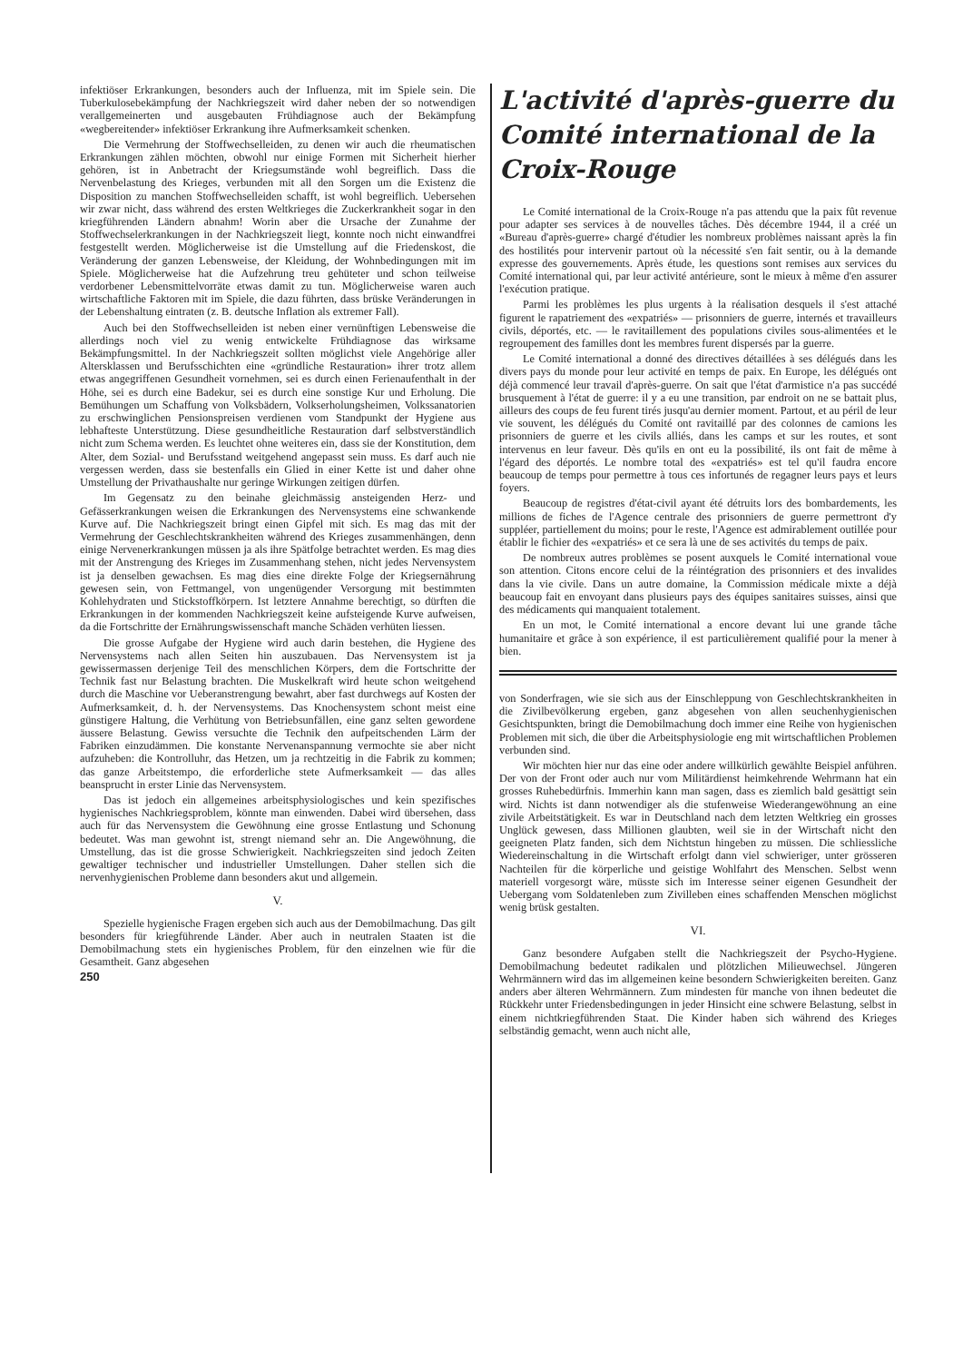infektiöser Erkrankungen, besonders auch der Influenza, mit im Spiele sein. Die Tuberkulosebekämpfung der Nachkriegszeit wird daher neben der so notwendigen verallgemeinerten und ausgebauten Frühdiagnose auch der Bekämpfung «wegbereitender» infektiöser Erkrankung ihre Aufmerksamkeit schenken.
Die Vermehrung der Stoffwechselleiden, zu denen wir auch die rheumatischen Erkrankungen zählen möchten, obwohl nur einige Formen mit Sicherheit hierher gehören, ist in Anbetracht der Kriegsumstände wohl begreiflich. Dass die Nervenbelastung des Krieges, verbunden mit all den Sorgen um die Existenz die Disposition zu manchen Stoffwechselleiden schafft, ist wohl begreiflich. Uebersehen wir zwar nicht, dass während des ersten Weltkrieges die Zuckerkrankheit sogar in den kriegführenden Ländern abnahm! Worin aber die Ursache der Zunahme der Stoffwechselerkrankungen in der Nachkriegszeit liegt, konnte noch nicht einwandfrei festgestellt werden. Möglicherweise ist die Umstellung auf die Friedenskost, die Veränderung der ganzen Lebensweise, der Kleidung, der Wohnbedingungen mit im Spiele. Möglicherweise hat die Aufzehrung treu gehüteter und schon teilweise verdorbener Lebensmittelvorräte etwas damit zu tun. Möglicherweise waren auch wirtschaftliche Faktoren mit im Spiele, die dazu führten, dass brüske Veränderungen in der Lebenshaltung eintraten (z. B. deutsche Inflation als extremer Fall).
Auch bei den Stoffwechselleiden ist neben einer vernünftigen Lebensweise die allerdings noch viel zu wenig entwickelte Frühdiagnose das wirksame Bekämpfungsmittel. In der Nachkriegszeit sollten möglichst viele Angehörige aller Altersklassen und Berufsschichten eine «gründliche Restauration» ihrer trotz allem etwas angegriffenen Gesundheit vornehmen, sei es durch einen Ferienaufenthalt in der Höhe, sei es durch eine Badekur, sei es durch eine sonstige Kur und Erholung. Die Bemühungen um Schaffung von Volksbädern, Volkserholungsheimen, Volkssanatorien zu erschwinglichen Pensionspreisen verdienen vom Standpunkt der Hygiene aus lebhafteste Unterstützung. Diese gesundheitliche Restauration darf selbstverständlich nicht zum Schema werden. Es leuchtet ohne weiteres ein, dass sie der Konstitution, dem Alter, dem Sozial- und Berufsstand weitgehend angepasst sein muss. Es darf auch nie vergessen werden, dass sie bestenfalls ein Glied in einer Kette ist und daher ohne Umstellung der Privathaushalte nur geringe Wirkungen zeitigen dürfen.
Im Gegensatz zu den beinahe gleichmässig ansteigenden Herz- und Gefässerkrankungen weisen die Erkrankungen des Nervensystems eine schwankende Kurve auf. Die Nachkriegszeit bringt einen Gipfel mit sich. Es mag das mit der Vermehrung der Geschlechtskrankheiten während des Krieges zusammenhängen, denn einige Nervenerkrankungen müssen ja als ihre Spätfolge betrachtet werden. Es mag dies mit der Anstrengung des Krieges im Zusammenhang stehen, nicht jedes Nervensystem ist ja denselben gewachsen. Es mag dies eine direkte Folge der Kriegsernährung gewesen sein, von Fettmangel, von ungenügender Versorgung mit bestimmten Kohlehydraten und Stickstoffkörpern. Ist letztere Annahme berechtigt, so dürften die Erkrankungen in der kommenden Nachkriegszeit keine aufsteigende Kurve aufweisen, da die Fortschritte der Ernährungswissenschaft manche Schäden verhüten liessen.
Die grosse Aufgabe der Hygiene wird auch darin bestehen, die Hygiene des Nervensystems nach allen Seiten hin auszubauen. Das Nervensystem ist ja gewissermassen derjenige Teil des menschlichen Körpers, dem die Fortschritte der Technik fast nur Belastung brachten. Die Muskelkraft wird heute schon weitgehend durch die Maschine vor Ueberanstrengung bewahrt, aber fast durchwegs auf Kosten der Aufmerksamkeit, d. h. der Nervensystems. Das Knochensystem schont meist eine günstigere Haltung, die Verhütung von Betriebsunfällen, eine ganz selten gewordene äussere Belastung. Gewiss versuchte die Technik den aufpeitschenden Lärm der Fabriken einzudämmen. Die konstante Nervenanspannung vermochte sie aber nicht aufzuheben: die Kontrolluhr, das Hetzen, um ja rechtzeitig in die Fabrik zu kommen; das ganze Arbeitstempo, die erforderliche stete Aufmerksamkeit — das alles beansprucht in erster Linie das Nervensystem.
Das ist jedoch ein allgemeines arbeitsphysiologisches und kein spezifisches hygienisches Nachkriegsproblem, könnte man einwenden. Dabei wird übersehen, dass auch für das Nervensystem die Gewöhnung eine grosse Entlastung und Schonung bedeutet. Was man gewohnt ist, strengt niemand sehr an. Die Angewöhnung, die Umstellung, das ist die grosse Schwierigkeit. Nachkriegszeiten sind jedoch Zeiten gewaltiger technischer und industrieller Umstellungen. Daher stellen sich die nervenhygienischen Probleme dann besonders akut und allgemein.
V.
Spezielle hygienische Fragen ergeben sich auch aus der Demobilmachung. Das gilt besonders für kriegführende Länder. Aber auch in neutralen Staaten ist die Demobilmachung stets ein hygienisches Problem, für den einzelnen wie für die Gesamtheit. Ganz abgesehen
250
L'activité d'après-guerre du Comité international de la Croix-Rouge
Le Comité international de la Croix-Rouge n'a pas attendu que la paix fût revenue pour adapter ses services à de nouvelles tâches. Dès décembre 1944, il a créé un «Bureau d'après-guerre» chargé d'étudier les nombreux problèmes naissant après la fin des hostilités pour intervenir partout où la nécessité s'en fait sentir, ou à la demande expresse des gouvernements. Après étude, les questions sont remises aux services du Comité international qui, par leur activité antérieure, sont le mieux à même d'en assurer l'exécution pratique.
Parmi les problèmes les plus urgents à la réalisation desquels il s'est attaché figurent le rapatriement des «expatriés» — prisonniers de guerre, internés et travailleurs civils, déportés, etc. — le ravitaillement des populations civiles sous-alimentées et le regroupement des familles dont les membres furent dispersés par la guerre.
Le Comité international a donné des directives détaillées à ses délégués dans les divers pays du monde pour leur activité en temps de paix. En Europe, les délégués ont déjà commencé leur travail d'après-guerre. On sait que l'état d'armistice n'a pas succédé brusquement à l'état de guerre: il y a eu une transition, par endroit on ne se battait plus, ailleurs des coups de feu furent tirés jusqu'au dernier moment. Partout, et au péril de leur vie souvent, les délégués du Comité ont ravitaillé par des colonnes de camions les prisonniers de guerre et les civils alliés, dans les camps et sur les routes, et sont intervenus en leur faveur. Dès qu'ils en ont eu la possibilité, ils ont fait de même à l'égard des déportés. Le nombre total des «expatriés» est tel qu'il faudra encore beaucoup de temps pour permettre à tous ces infortunés de regagner leurs pays et leurs foyers.
Beaucoup de registres d'état-civil ayant été détruits lors des bombardements, les millions de fiches de l'Agence centrale des prisonniers de guerre permettront d'y suppléer, partiellement du moins; pour le reste, l'Agence est admirablement outillée pour établir le fichier des «expatriés» et ce sera là une de ses activités du temps de paix.
De nombreux autres problèmes se posent auxquels le Comité international voue son attention. Citons encore celui de la réintégration des prisonniers et des invalides dans la vie civile. Dans un autre domaine, la Commission médicale mixte a déjà beaucoup fait en envoyant dans plusieurs pays des équipes sanitaires suisses, ainsi que des médicaments qui manquaient totalement.
En un mot, le Comité international a encore devant lui une grande tâche humanitaire et grâce à son expérience, il est particulièrement qualifié pour la mener à bien.
von Sonderfragen, wie sie sich aus der Einschleppung von Geschlechtskrankheiten in die Zivilbevölkerung ergeben, ganz abgesehen von allen seuchenhygienischen Gesichtspunkten, bringt die Demobilmachung doch immer eine Reihe von hygienischen Problemen mit sich, die über die Arbeitsphysiologie eng mit wirtschaftlichen Problemen verbunden sind.
Wir möchten hier nur das eine oder andere willkürlich gewählte Beispiel anführen. Der von der Front oder auch nur vom Militärdienst heimkehrende Wehrmann hat ein grosses Ruhebedürfnis. Immerhin kann man sagen, dass es ziemlich bald gesättigt sein wird. Nichts ist dann notwendiger als die stufenweise Wiederangewöhnung an eine zivile Arbeitstätigkeit. Es war in Deutschland nach dem letzten Weltkrieg ein grosses Unglück gewesen, dass Millionen glaubten, weil sie in der Wirtschaft nicht den geeigneten Platz fanden, sich dem Nichtstun hingeben zu müssen. Die schliessliche Wiedereinschaltung in die Wirtschaft erfolgt dann viel schwieriger, unter grösseren Nachteilen für die körperliche und geistige Wohlfahrt des Menschen. Selbst wenn materiell vorgesorgt wäre, müsste sich im Interesse seiner eigenen Gesundheit der Uebergang vom Soldatenleben zum Zivilleben eines schaffenden Menschen möglichst wenig brüsk gestalten.
VI.
Ganz besondere Aufgaben stellt die Nachkriegszeit der Psycho-Hygiene. Demobilmachung bedeutet radikalen und plötzlichen Milieuwechsel. Jüngeren Wehrmännern wird das im allgemeinen keine besondern Schwierigkeiten bereiten. Ganz anders aber älteren Wehrmännern. Zum mindesten für manche von ihnen bedeutet die Rückkehr unter Friedensbedingungen in jeder Hinsicht eine schwere Belastung, selbst in einem nichtkriegführenden Staat. Die Kinder haben sich während des Krieges selbständig gemacht, wenn auch nicht alle,